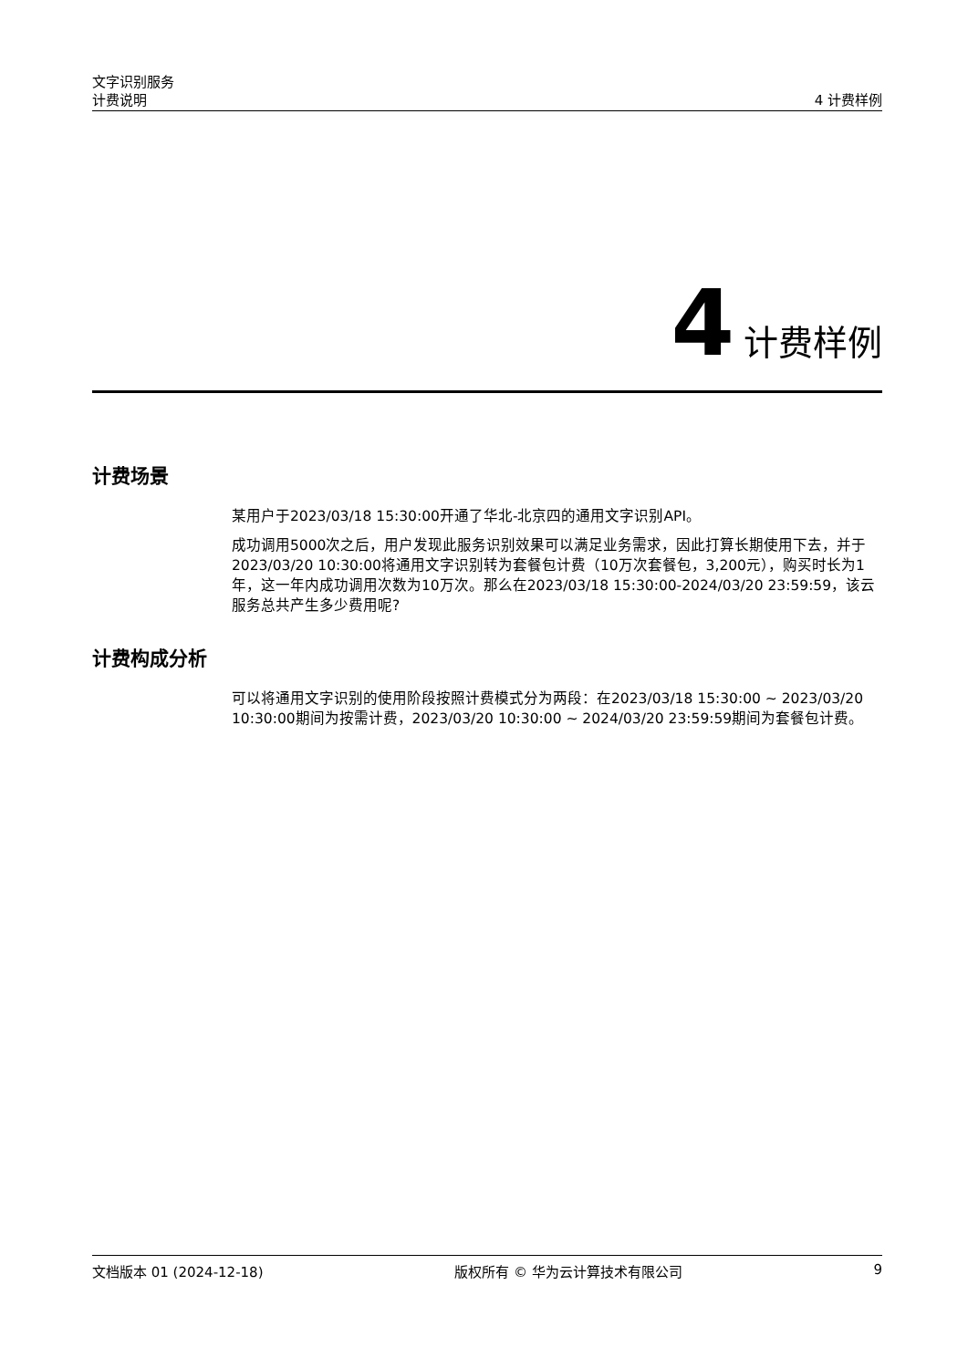文字识别服务
计费说明 4 计费样例
4 计费样例
计费场景
某用户于2023/03/18 15:30:00开通了华北-北京四的通用文字识别API。
成功调用5000次之后，用户发现此服务识别效果可以满足业务需求，因此打算长期使用下去，并于2023/03/20 10:30:00将通用文字识别转为套餐包计费（10万次套餐包，3,200元），购买时长为1年，这一年内成功调用次数为10万次。那么在2023/03/18 15:30:00-2024/03/20 23:59:59，该云服务总共产生多少费用呢?
计费构成分析
可以将通用文字识别的使用阶段按照计费模式分为两段：在2023/03/18 15:30:00 ~ 2023/03/20 10:30:00期间为按需计费，2023/03/20 10:30:00 ~ 2024/03/20 23:59:59期间为套餐包计费。
文档版本 01 (2024-12-18) 版权所有 © 华为云计算技术有限公司 9